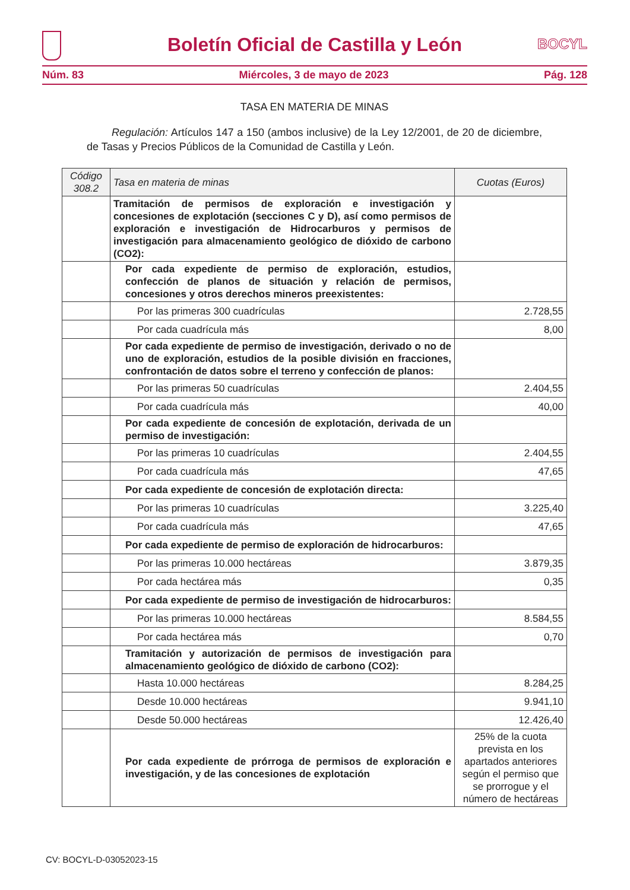Boletín Oficial de Castilla y León
BOCYL
Núm. 83 Miércoles, 3 de mayo de 2023 Pág. 128
TASA EN MATERIA DE MINAS
Regulación: Artículos 147 a 150 (ambos inclusive) de la Ley 12/2001, de 20 de diciembre, de Tasas y Precios Públicos de la Comunidad de Castilla y León.
| Código 308.2 | Tasa en materia de minas | Cuotas (Euros) |
| --- | --- | --- |
| | Tramitación de permisos de exploración e investigación y concesiones de explotación (secciones C y D), así como permisos de exploración e investigación de Hidrocarburos y permisos de investigación para almacenamiento geológico de dióxido de carbono (CO2): | |
| | Por cada expediente de permiso de exploración, estudios, confección de planos de situación y relación de permisos, concesiones y otros derechos mineros preexistentes: | |
| | Por las primeras 300 cuadrículas | 2.728,55 |
| | Por cada cuadrícula más | 8,00 |
| | Por cada expediente de permiso de investigación, derivado o no de uno de exploración, estudios de la posible división en fracciones, confrontación de datos sobre el terreno y confección de planos: | |
| | Por las primeras 50 cuadrículas | 2.404,55 |
| | Por cada cuadrícula más | 40,00 |
| | Por cada expediente de concesión de explotación, derivada de un permiso de investigación: | |
| | Por las primeras 10 cuadrículas | 2.404,55 |
| | Por cada cuadrícula más | 47,65 |
| | Por cada expediente de concesión de explotación directa: | |
| | Por las primeras 10 cuadrículas | 3.225,40 |
| | Por cada cuadrícula más | 47,65 |
| | Por cada expediente de permiso de exploración de hidrocarburos: | |
| | Por las primeras 10.000 hectáreas | 3.879,35 |
| | Por cada hectárea más | 0,35 |
| | Por cada expediente de permiso de investigación de hidrocarburos: | |
| | Por las primeras 10.000 hectáreas | 8.584,55 |
| | Por cada hectárea más | 0,70 |
| | Tramitación y autorización de permisos de investigación para almacenamiento geológico de dióxido de carbono (CO2): | |
| | Hasta 10.000 hectáreas | 8.284,25 |
| | Desde 10.000 hectáreas | 9.941,10 |
| | Desde 50.000 hectáreas | 12.426,40 |
| | Por cada expediente de prórroga de permisos de exploración e investigación, y de las concesiones de explotación | 25% de la cuota prevista en los apartados anteriores según el permiso que se prorrogue y el número de hectáreas |
CV: BOCYL-D-03052023-15